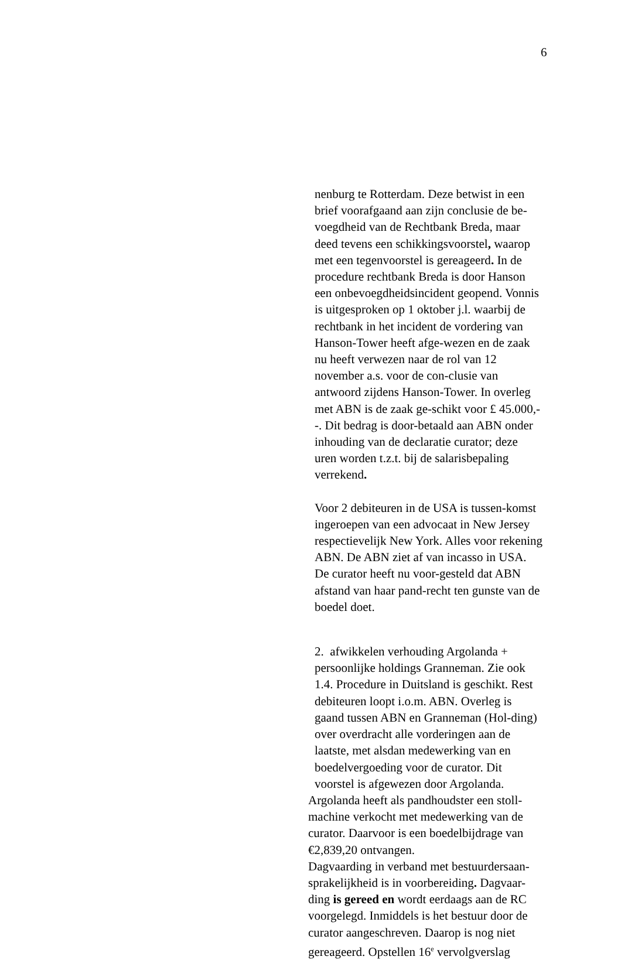6
nenburg te Rotterdam. Deze betwist in een brief voorafgaand aan zijn conclusie de be-voegdheid van de Rechtbank Breda, maar deed tevens een schikkingsvoorstel, waarop met een tegenvoorstel is gereageerd. In de procedure rechtbank Breda is door Hanson een onbevoegdheidsincident geopend. Vonnis is uitgesproken op 1 oktober j.l. waarbij de rechtbank in het incident de vordering van Hanson-Tower heeft afge-wezen en de zaak nu heeft verwezen naar de rol van 12 november a.s. voor de con-clusie van antwoord zijdens Hanson-Tower. In overleg met ABN is de zaak ge-schikt voor £ 45.000,--. Dit bedrag is door-betaald aan ABN onder inhouding van de declaratie curator; deze uren worden t.z.t. bij de salarisbepaling verrekend.
Voor 2 debiteuren in de USA is tussen-komst ingeroepen van een advocaat in New Jersey respectievelijk New York. Alles voor rekening ABN. De ABN ziet af van incasso in USA. De curator heeft nu voor-gesteld dat ABN afstand van haar pand-recht ten gunste van de boedel doet.
2. afwikkelen verhouding Argolanda + persoonlijke holdings Granneman. Zie ook 1.4. Procedure in Duitsland is geschikt. Rest debiteuren loopt i.o.m. ABN. Overleg is gaand tussen ABN en Granneman (Hol-ding) over overdracht alle vorderingen aan de laatste, met alsdan medewerking van en boedelvergoeding voor de curator. Dit voorstel is afgewezen door Argolanda.
Argolanda heeft als pandhoudster een stoll-machine verkocht met medewerking van de curator. Daarvoor is een boedelbijdrage van €2,839,20 ontvangen.
Dagvaarding in verband met bestuurdersaan-sprakelijkheid is in voorbereiding. Dagvaar-ding is gereed en wordt eerdaags aan de RC voorgelegd. Inmiddels is het bestuur door de curator aangeschreven. Daarop is nog niet gereageerd. Opstellen 16<sup>e</sup> vervolgverslag